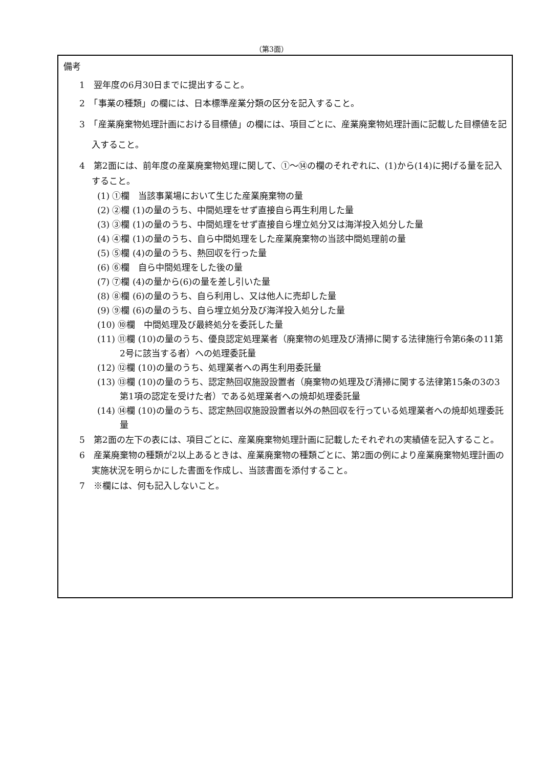（第3面）
備考
1　翌年度の6月30日までに提出すること。
2　「事業の種類」の欄には、日本標準産業分類の区分を記入すること。
3　「産業廃棄物処理計画における目標値」の欄には、項目ごとに、産業廃棄物処理計画に記載した目標値を記入すること。
4　第2面には、前年度の産業廃棄物処理に関して、①～⑭の欄のそれぞれに、(1)から(14)に掲げる量を記入すること。
(1) ①欄　当該事業場において生じた産業廃棄物の量
(2) ②欄 (1)の量のうち、中間処理をせず直接自ら再生利用した量
(3) ③欄 (1)の量のうち、中間処理をせず直接自ら埋立処分又は海洋投入処分した量
(4) ④欄 (1)の量のうち、自ら中間処理をした産業廃棄物の当該中間処理前の量
(5) ⑤欄 (4)の量のうち、熱回収を行った量
(6) ⑥欄　自ら中間処理をした後の量
(7) ⑦欄 (4)の量から(6)の量を差し引いた量
(8) ⑧欄 (6)の量のうち、自ら利用し、又は他人に売却した量
(9) ⑨欄 (6)の量のうち、自ら埋立処分及び海洋投入処分した量
(10) ⑩欄　中間処理及び最終処分を委託した量
(11) ⑪欄 (10)の量のうち、優良認定処理業者（廃棄物の処理及び清掃に関する法律施行令第6条の11第2号に該当する者）への処理委託量
(12) ⑫欄 (10)の量のうち、処理業者への再生利用委託量
(13) ⑬欄 (10)の量のうち、認定熱回収施設設置者（廃棄物の処理及び清掃に関する法律第15条の3の3第1項の認定を受けた者）である処理業者への焼却処理委託量
(14) ⑭欄 (10)の量のうち、認定熱回収施設設置者以外の熱回収を行っている処理業者への焼却処理委託量
5　第2面の左下の表には、項目ごとに、産業廃棄物処理計画に記載したそれぞれの実績値を記入すること。
6　産業廃棄物の種類が2以上あるときは、産業廃棄物の種類ごとに、第2面の例により産業廃棄物処理計画の実施状況を明らかにした書面を作成し、当該書面を添付すること。
7　※欄には、何も記入しないこと。